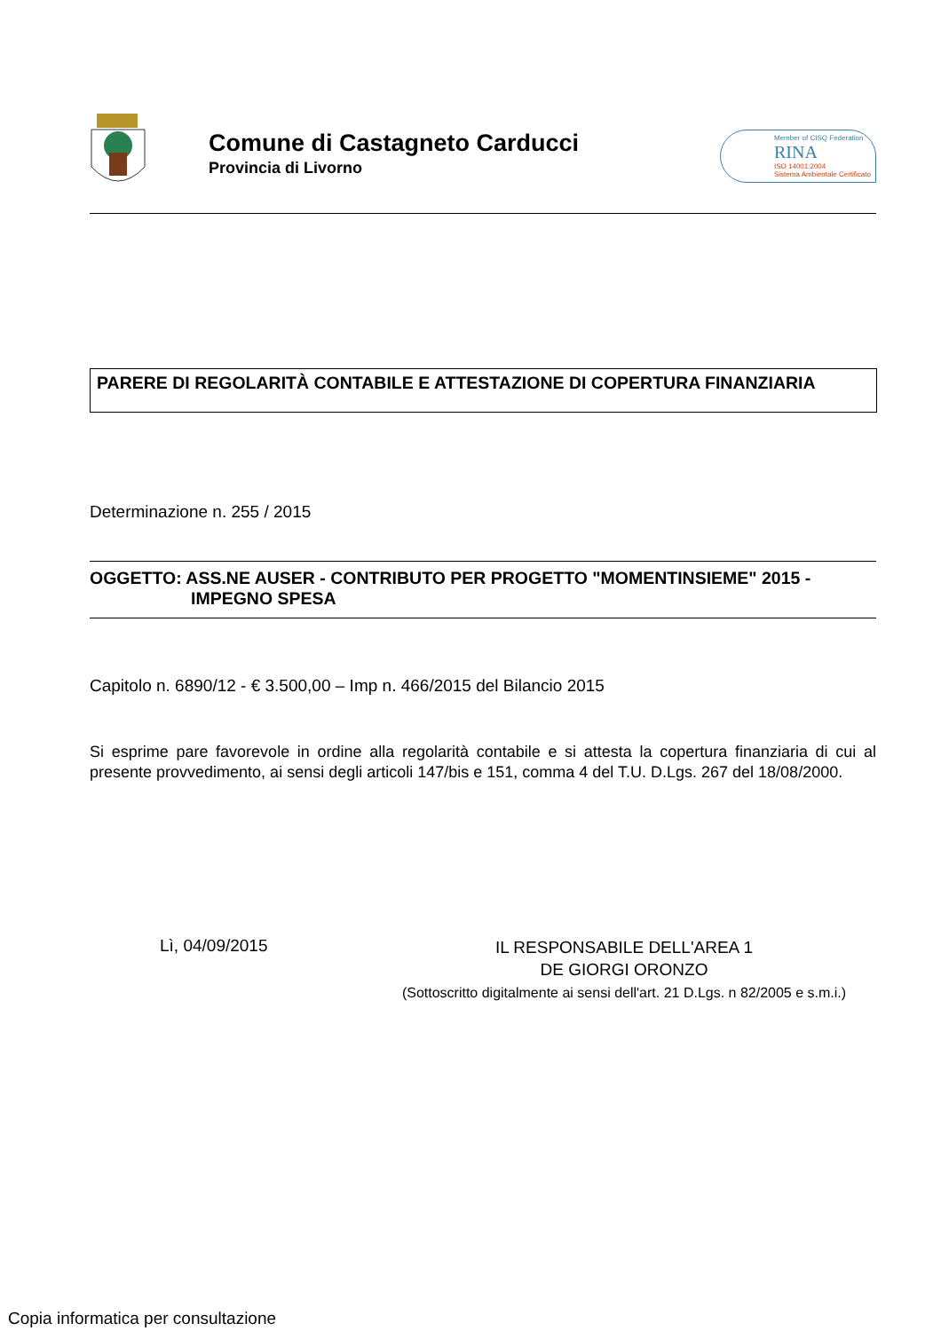Comune di Castagneto Carducci
Provincia di Livorno
Member of CISQ Federation
RINA
ISO 14001:2004
Sistema Ambientale Certificato
PARERE DI REGOLARITÀ CONTABILE E ATTESTAZIONE DI COPERTURA FINANZIARIA
Determinazione n. 255 / 2015
OGGETTO: ASS.NE AUSER - CONTRIBUTO PER PROGETTO "MOMENTINSIEME" 2015 -
IMPEGNO SPESA
Capitolo n. 6890/12 - € 3.500,00 – Imp n. 466/2015 del Bilancio 2015
Si esprime pare favorevole in ordine alla regolarità contabile e si attesta la copertura finanziaria di cui al presente provvedimento, ai sensi degli articoli 147/bis e 151, comma 4 del T.U. D.Lgs. 267 del 18/08/2000.
Lì, 04/09/2015
IL RESPONSABILE DELL'AREA 1
DE GIORGI ORONZO
(Sottoscritto digitalmente ai sensi dell'art. 21 D.Lgs. n 82/2005 e s.m.i.)
Copia informatica per consultazione